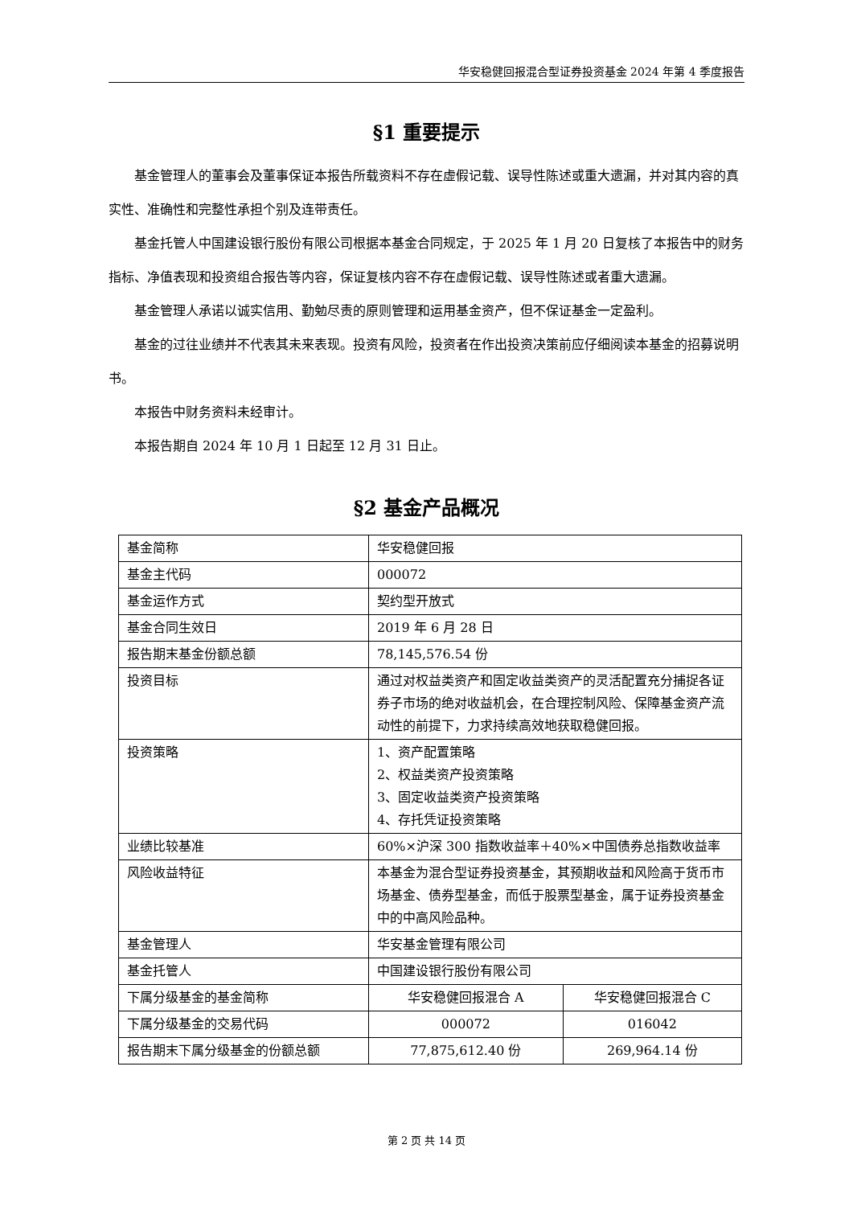华安稳健回报混合型证券投资基金 2024 年第 4 季度报告
§1 重要提示
基金管理人的董事会及董事保证本报告所载资料不存在虚假记载、误导性陈述或重大遗漏，并对其内容的真实性、准确性和完整性承担个别及连带责任。
基金托管人中国建设银行股份有限公司根据本基金合同规定，于 2025 年 1 月 20 日复核了本报告中的财务指标、净值表现和投资组合报告等内容，保证复核内容不存在虚假记载、误导性陈述或者重大遗漏。
基金管理人承诺以诚实信用、勤勉尽责的原则管理和运用基金资产，但不保证基金一定盈利。
基金的过往业绩并不代表其未来表现。投资有风险，投资者在作出投资决策前应仔细阅读本基金的招募说明书。
本报告中财务资料未经审计。
本报告期自 2024 年 10 月 1 日起至 12 月 31 日止。
§2 基金产品概况
| 基金简称 | 华安稳健回报 | |
| 基金主代码 | 000072 | |
| 基金运作方式 | 契约型开放式 | |
| 基金合同生效日 | 2019 年 6 月 28 日 | |
| 报告期末基金份额总额 | 78,145,576.54 份 | |
| 投资目标 | 通过对权益类资产和固定收益类资产的灵活配置充分捕捉各证券子市场的绝对收益机会，在合理控制风险、保障基金资产流动性的前提下，力求持续高效地获取稳健回报。 | |
| 投资策略 | 1、资产配置策略 2、权益类资产投资策略 3、固定收益类资产投资策略 4、存托凭证投资策略 | |
| 业绩比较基准 | 60%×沪深 300 指数收益率＋40%×中国债券总指数收益率 | |
| 风险收益特征 | 本基金为混合型证券投资基金，其预期收益和风险高于货币市场基金、债券型基金，而低于股票型基金，属于证券投资基金中的中高风险品种。 | |
| 基金管理人 | 华安基金管理有限公司 | |
| 基金托管人 | 中国建设银行股份有限公司 | |
| 下属分级基金的基金简称 | 华安稳健回报混合 A | 华安稳健回报混合 C |
| 下属分级基金的交易代码 | 000072 | 016042 |
| 报告期末下属分级基金的份额总额 | 77,875,612.40 份 | 269,964.14 份 |
第 2 页 共 14 页